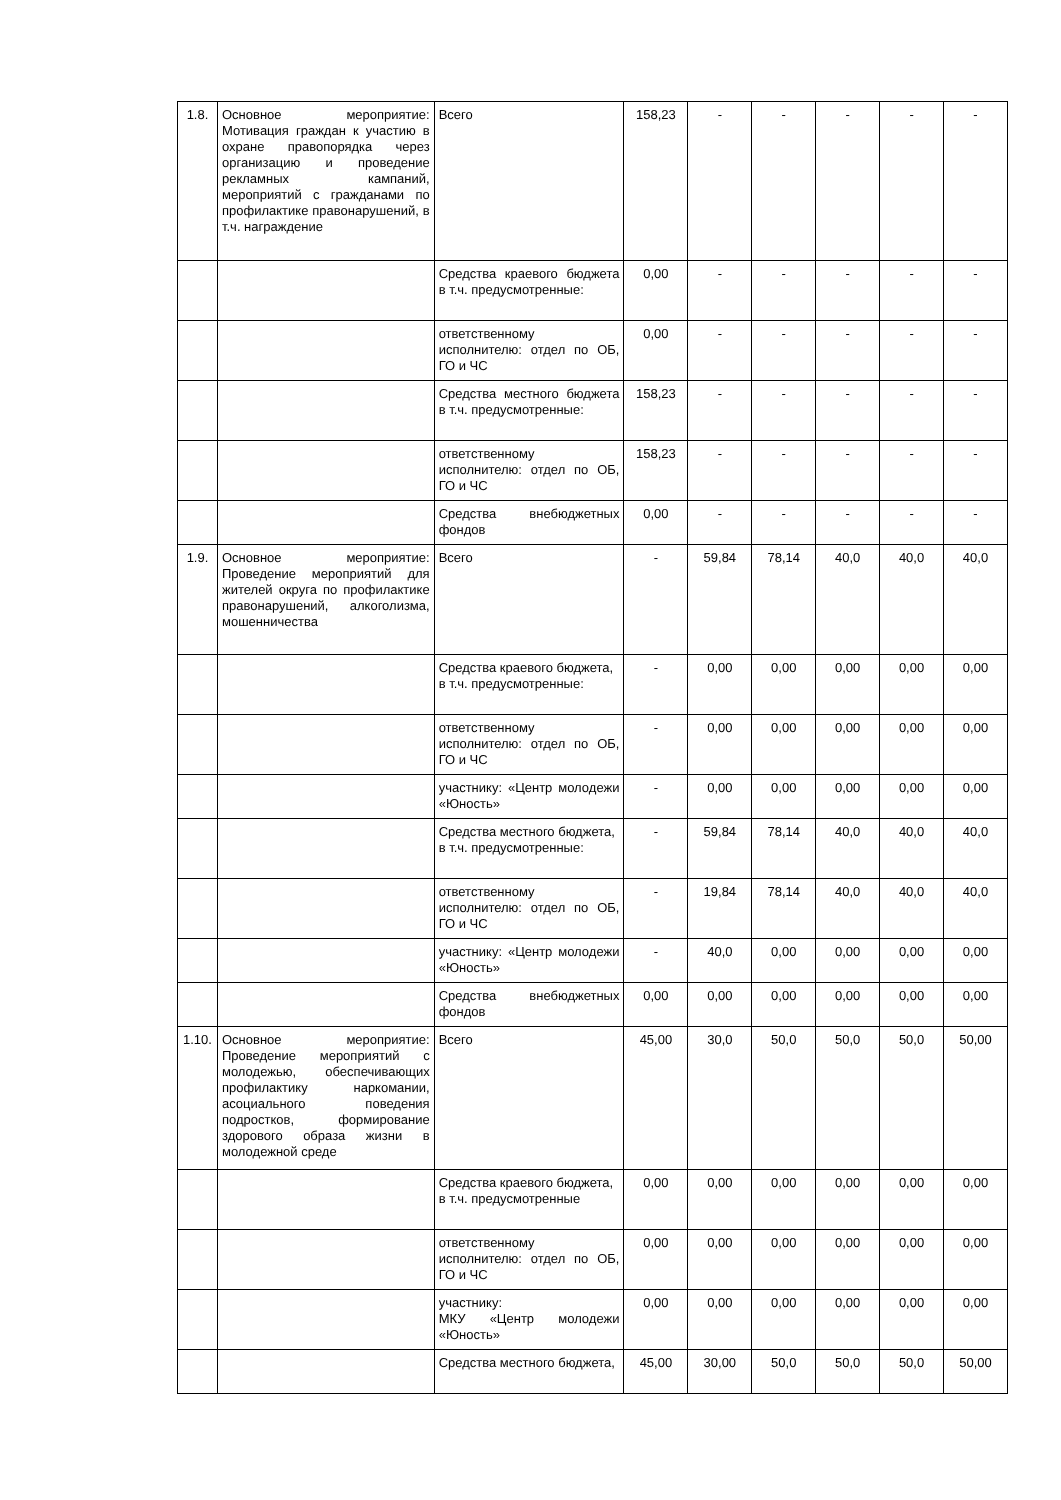| 1.8. | Основное мероприятие: Мотивация граждан к участию в охране правопорядка через организацию и проведение рекламных кампаний, мероприятий с гражданами по профилактике правонарушений, в т.ч. награждение | Всего | 158,23 | - | - | - | - | - |
| | | Средства краевого бюджета в т.ч. предусмотренные: | 0,00 | - | - | - | - | - |
| | | ответственному исполнителю: отдел по ОБ, ГО и ЧС | 0,00 | - | - | - | - | - |
| | | Средства местного бюджета в т.ч. предусмотренные: | 158,23 | - | - | - | - | - |
| | | ответственному исполнителю: отдел по ОБ, ГО и ЧС | 158,23 | - | - | - | - | - |
| | | Средства внебюджетных фондов | 0,00 | - | - | - | - | - |
| 1.9. | Основное мероприятие: Проведение мероприятий для жителей округа по профилактике правонарушений, алкоголизма, мошенничества | Всего | - | 59,84 | 78,14 | 40,0 | 40,0 | 40,0 |
| | | Средства краевого бюджета, в т.ч. предусмотренные: | - | 0,00 | 0,00 | 0,00 | 0,00 | 0,00 |
| | | ответственному исполнителю: отдел по ОБ, ГО и ЧС | - | 0,00 | 0,00 | 0,00 | 0,00 | 0,00 |
| | | участнику: «Центр молодежи «Юность» | - | 0,00 | 0,00 | 0,00 | 0,00 | 0,00 |
| | | Средства местного бюджета, в т.ч. предусмотренные: | - | 59,84 | 78,14 | 40,0 | 40,0 | 40,0 |
| | | ответственному исполнителю: отдел по ОБ, ГО и ЧС | - | 19,84 | 78,14 | 40,0 | 40,0 | 40,0 |
| | | участнику: «Центр молодежи «Юность» | - | 40,0 | 0,00 | 0,00 | 0,00 | 0,00 |
| | | Средства внебюджетных фондов | 0,00 | 0,00 | 0,00 | 0,00 | 0,00 | 0,00 |
| 1.10. | Основное мероприятие: Проведение мероприятий с молодежью, обеспечивающих профилактику наркомании, асоциального поведения подростков, формирование здорового образа жизни в молодежной среде | Всего | 45,00 | 30,0 | 50,0 | 50,0 | 50,0 | 50,00 |
| | | Средства краевого бюджета, в т.ч. предусмотренные | 0,00 | 0,00 | 0,00 | 0,00 | 0,00 | 0,00 |
| | | ответственному исполнителю: отдел по ОБ, ГО и ЧС | 0,00 | 0,00 | 0,00 | 0,00 | 0,00 | 0,00 |
| | | участнику: МКУ «Центр молодежи «Юность» | 0,00 | 0,00 | 0,00 | 0,00 | 0,00 | 0,00 |
| | | Средства местного бюджета, | 45,00 | 30,00 | 50,0 | 50,0 | 50,0 | 50,00 |